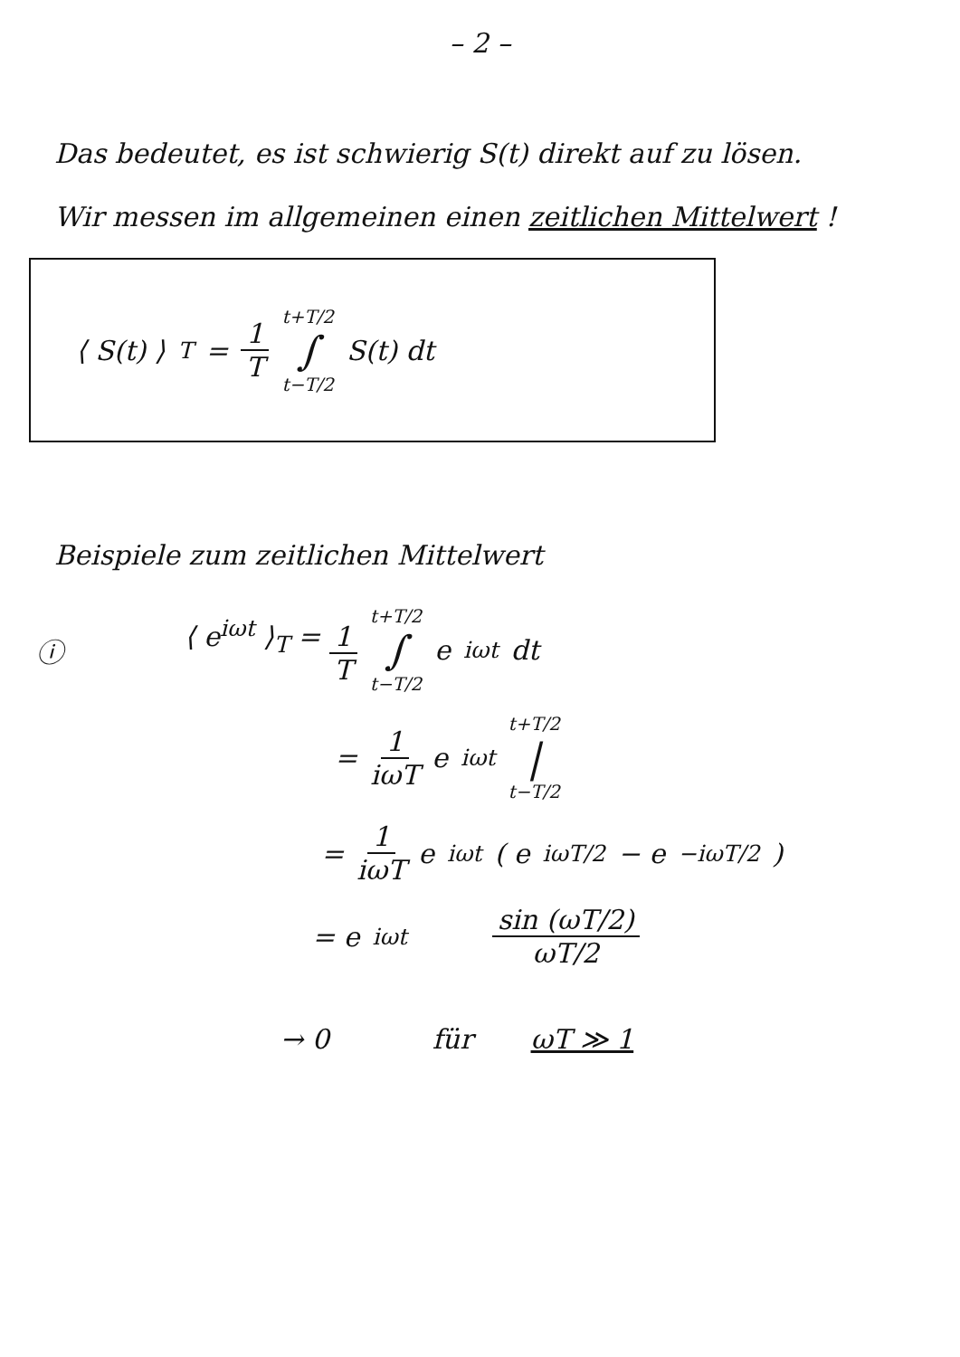– 2 –
Das bedeutet, es ist schwierig S(t) direkt auf zu lösen.
Wir messen im allgemeinen einen zeitlichen Mittelwert !
⟨ S(t) ⟩<sub>T</sub> = 1 T t+T/2 ∫ t−T/2 S(t) dt
Beispiele zum zeitlichen Mittelwert
ⓘ ⟨ e<sup>iωt</sup> ⟩<sub>T</sub> = 1 T t+T/2 ∫ t−T/2 e<sup>iωt</sup> dt
= 1 iωT e<sup>iωt</sup> t+T/2 | t−T/2
= 1 iωT e<sup>iωt</sup> ( e<sup>iωT/2</sup> − e<sup>−iωT/2</sup> )
= e<sup>iωt</sup> sin (ωT/2) ωT/2
→ 0 für ωT ≫ 1